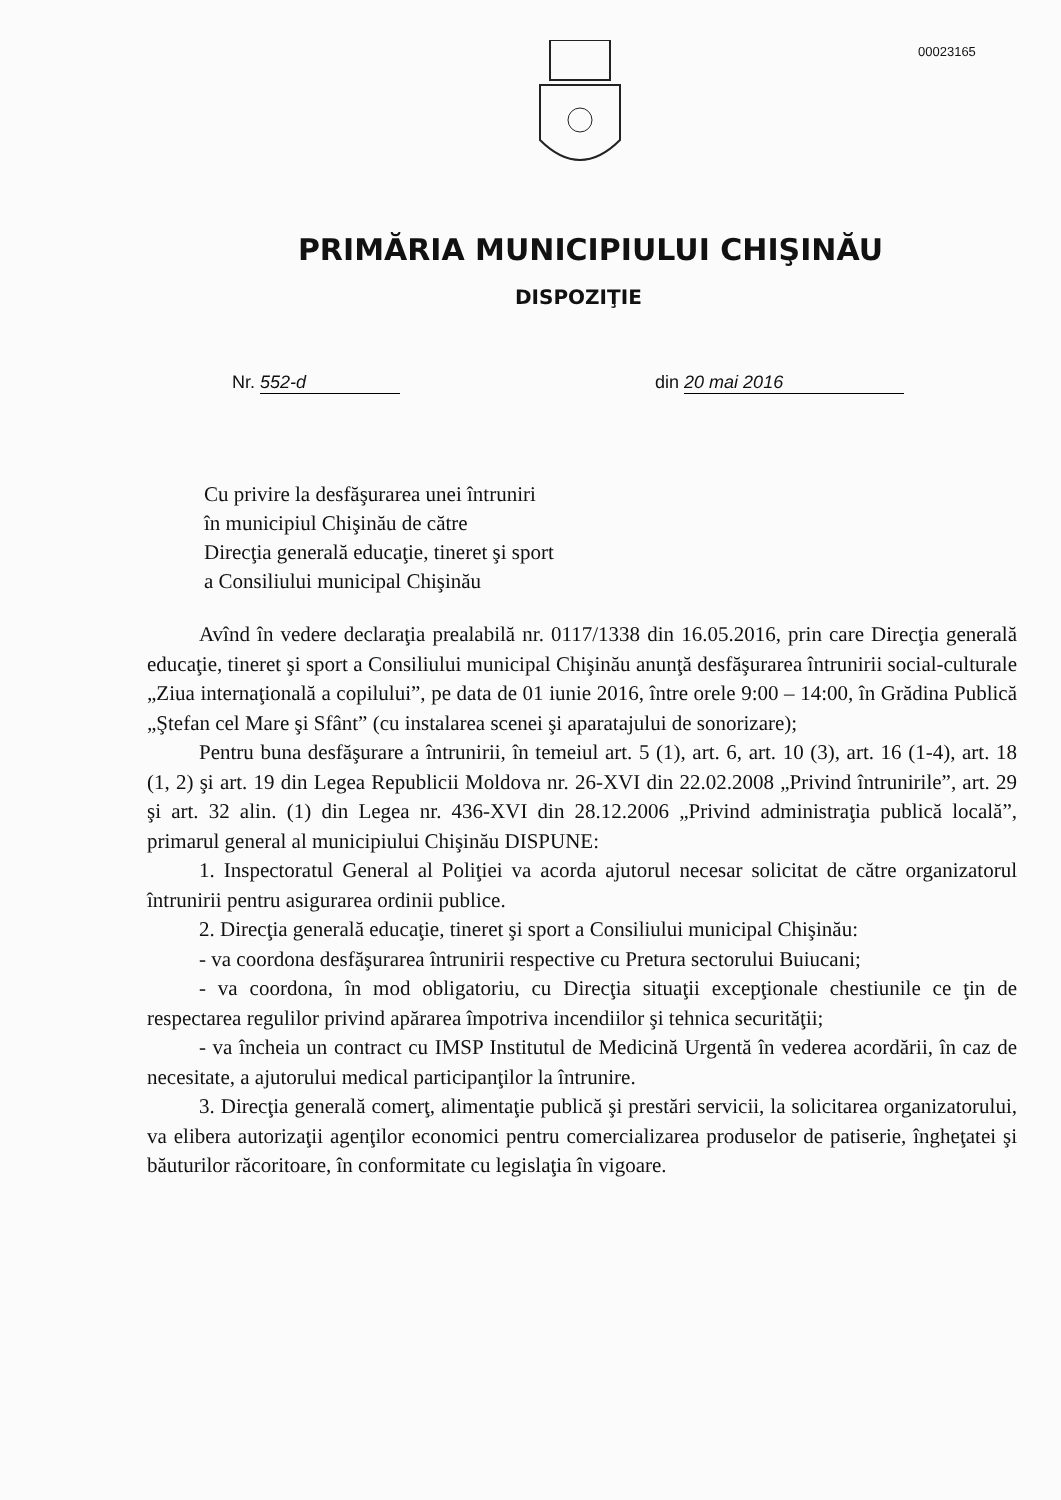00023165
PRIMĂRIA MUNICIPIULUI CHIŞINĂU
DISPOZIŢIE
Nr. 552-d din 20 mai 2016
Cu privire la desfăşurarea unei întruniri
în municipiul Chişinău de către
Direcţia generală educaţie, tineret şi sport
a Consiliului municipal Chişinău
Avînd în vedere declaraţia prealabilă nr. 0117/1338 din 16.05.2016, prin care Direcţia generală educaţie, tineret şi sport a Consiliului municipal Chişinău anunţă desfăşurarea întrunirii social-culturale „Ziua internaţională a copilului”, pe data de 01 iunie 2016, între orele 9:00 – 14:00, în Grădina Publică „Ştefan cel Mare şi Sfânt” (cu instalarea scenei şi aparatajului de sonorizare);
Pentru buna desfăşurare a întrunirii, în temeiul art. 5 (1), art. 6, art. 10 (3), art. 16 (1-4), art. 18 (1, 2) şi art. 19 din Legea Republicii Moldova nr. 26-XVI din 22.02.2008 „Privind întrunirile”, art. 29 şi art. 32 alin. (1) din Legea nr. 436-XVI din 28.12.2006 „Privind administraţia publică locală”, primarul general al municipiului Chişinău DISPUNE:
1. Inspectoratul General al Poliţiei va acorda ajutorul necesar solicitat de către organizatorul întrunirii pentru asigurarea ordinii publice.
2. Direcţia generală educaţie, tineret şi sport a Consiliului municipal Chişinău:
- va coordona desfăşurarea întrunirii respective cu Pretura sectorului Buiucani;
- va coordona, în mod obligatoriu, cu Direcţia situaţii excepţionale chestiunile ce ţin de respectarea regulilor privind apărarea împotriva incendiilor şi tehnica securităţii;
- va încheia un contract cu IMSP Institutul de Medicină Urgentă în vederea acordării, în caz de necesitate, a ajutorului medical participanţilor la întrunire.
3. Direcţia generală comerţ, alimentaţie publică şi prestări servicii, la solicitarea organizatorului, va elibera autorizaţii agenţilor economici pentru comercializarea produselor de patiserie, îngheţatei şi băuturilor răcoritoare, în conformitate cu legislaţia în vigoare.